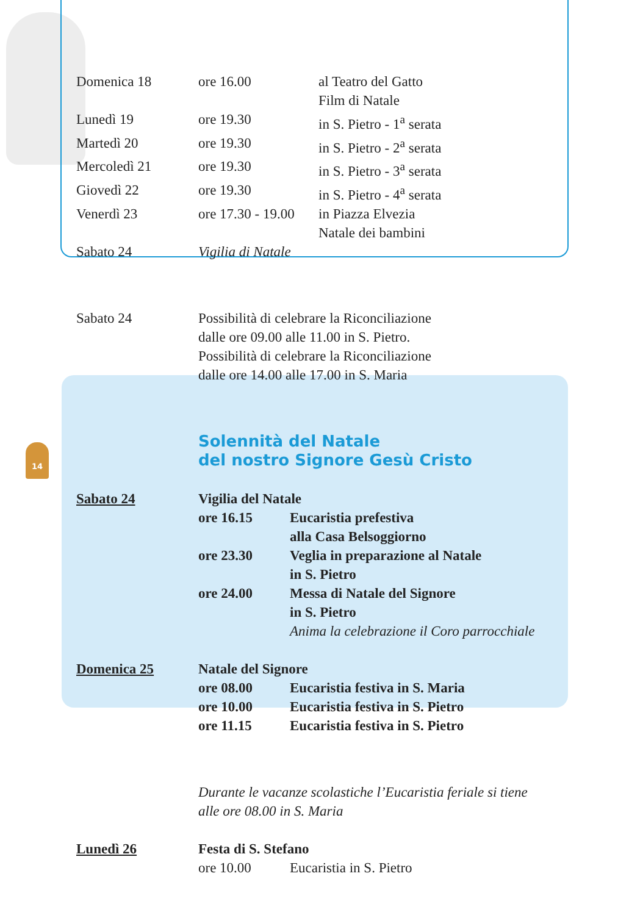14
| Domenica 18 | ore 16.00 | al Teatro del Gatto Film di Natale |
| Lunedì 19 | ore 19.30 | in S. Pietro - 1<sup>a</sup> serata |
| Martedì 20 | ore 19.30 | in S. Pietro - 2<sup>a</sup> serata |
| Mercoledì 21 | ore 19.30 | in S. Pietro - 3<sup>a</sup> serata |
| Giovedì 22 | ore 19.30 | in S. Pietro - 4<sup>a</sup> serata |
| Venerdì 23 | ore 17.30 - 19.00 | in Piazza Elvezia Natale dei bambini |
| Sabato 24 | Vigilia di Natale | |
| Sabato 24 | Possibilità di celebrare la Riconciliazione dalle ore 09.00 alle 11.00 in S. Pietro. Possibilità di celebrare la Riconciliazione dalle ore 14.00 alle 17.00 in S. Maria |
Solennità del Natale
del nostro Signore Gesù Cristo
| Sabato 24 | Vigilia del Natale | |
| | ore 16.15 | Eucaristia prefestiva alla Casa Belsoggiorno |
| | ore 23.30 | Veglia in preparazione al Natale in S. Pietro |
| | ore 24.00 | Messa di Natale del Signore in S. Pietro Anima la celebrazione il Coro parrocchiale |
| Domenica 25 | Natale del Signore | |
| | ore 08.00 | Eucaristia festiva in S. Maria |
| | ore 10.00 | Eucaristia festiva in S. Pietro |
| | ore 11.15 | Eucaristia festiva in S. Pietro |
Durante le vacanze scolastiche l’Eucaristia feriale si tiene
alle ore 08.00 in S. Maria
| Lunedì 26 | Festa di S. Stefano | |
| | ore 10.00 | Eucaristia in S. Pietro |